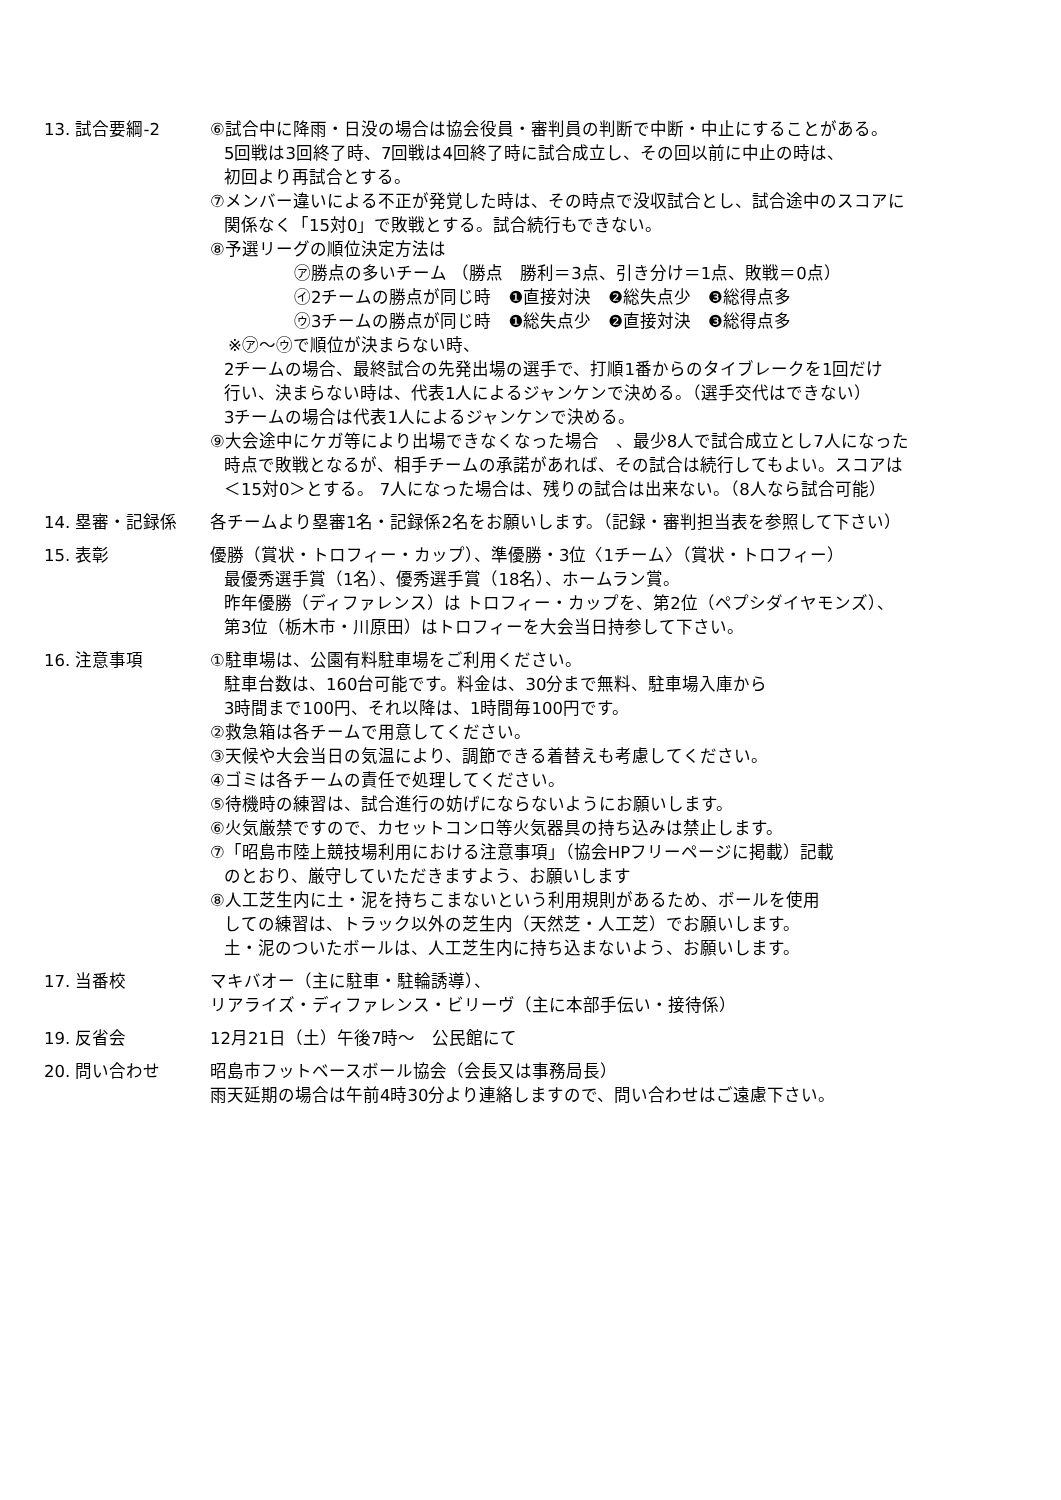13. 試合要綱-2 ⑥試合中に降雨・日没の場合は協会役員・審判員の判断で中断・中止にすることがある。
5回戦は3回終了時、7回戦は4回終了時に試合成立し、その回以前に中止の時は、
初回より再試合とする。
⑦メンバー違いによる不正が発覚した時は、その時点で没収試合とし、試合途中のスコアに
関係なく「15対0」で敗戦とする。試合続行もできない。
⑧予選リーグの順位決定方法は
㋐勝点の多いチーム （勝点　勝利＝3点、引き分け＝1点、敗戦＝0点）
㋑2チームの勝点が同じ時　❶直接対決　❷総失点少　❸総得点多
㋒3チームの勝点が同じ時　❶総失点少　❷直接対決　❸総得点多
※㋐～㋒で順位が決まらない時、
2チームの場合、最終試合の先発出場の選手で、打順1番からのタイブレークを1回だけ
行い、決まらない時は、代表1人によるジャンケンで決める。（選手交代はできない）
3チームの場合は代表1人によるジャンケンで決める。
⑨大会途中にケガ等により出場できなくなった場合　、最少8人で試合成立とし7人になった
時点で敗戦となるが、相手チームの承諾があれば、その試合は続行してもよい。スコアは
＜15対0＞とする。 7人になった場合は、残りの試合は出来ない。（8人なら試合可能）
14. 塁審・記録係 各チームより塁審1名・記録係2名をお願いします。（記録・審判担当表を参照して下さい）
15. 表彰 優勝（賞状・トロフィー・カップ）、準優勝・3位〈1チーム〉（賞状・トロフィー）
最優秀選手賞（1名）、優秀選手賞（18名）、ホームラン賞。
昨年優勝（ディファレンス）は トロフィー・カップを、第2位（ペプシダイヤモンズ）、
第3位（栃木市・川原田）はトロフィーを大会当日持参して下さい。
16. 注意事項 ①駐車場は、公園有料駐車場をご利用ください。
駐車台数は、160台可能です。料金は、30分まで無料、駐車場入庫から
3時間まで100円、それ以降は、1時間毎100円です。
②救急箱は各チームで用意してください。
③天候や大会当日の気温により、調節できる着替えも考慮してください。
④ゴミは各チームの責任で処理してください。
⑤待機時の練習は、試合進行の妨げにならないようにお願いします。
⑥火気厳禁ですので、カセットコンロ等火気器具の持ち込みは禁止します。
⑦「昭島市陸上競技場利用における注意事項」（協会HPフリーページに掲載）記載
のとおり、厳守していただきますよう、お願いします
⑧人工芝生内に土・泥を持ちこまないという利用規則があるため、ボールを使用
しての練習は、トラック以外の芝生内（天然芝・人工芝）でお願いします。
土・泥のついたボールは、人工芝生内に持ち込まないよう、お願いします。
17. 当番校 マキバオー（主に駐車・駐輪誘導）、
リアライズ・ディファレンス・ビリーヴ（主に本部手伝い・接待係）
19. 反省会 12月21日（土）午後7時～　公民館にて
20. 問い合わせ 昭島市フットベースボール協会（会長又は事務局長）
雨天延期の場合は午前4時30分より連絡しますので、問い合わせはご遠慮下さい。